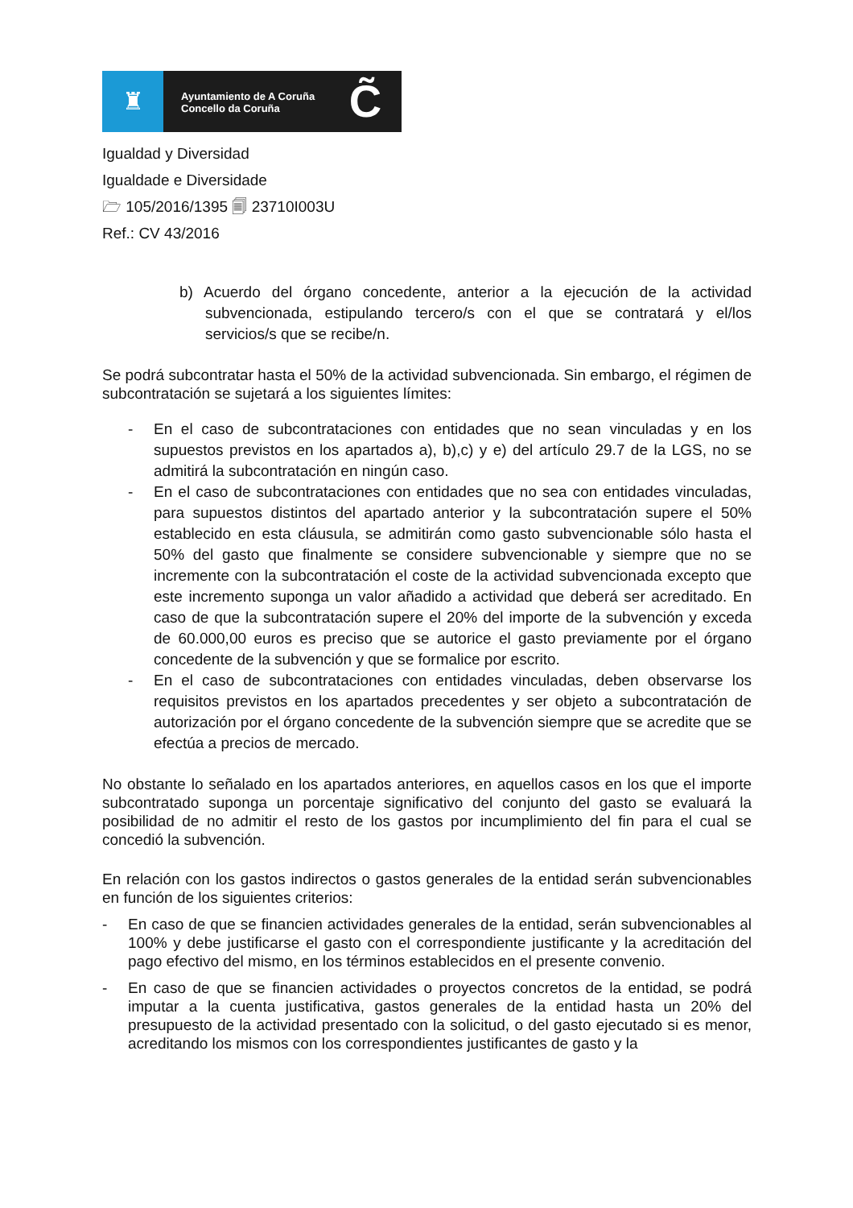♜
Ayuntamiento de A Coruña
Concello da Coruña
C̃
Igualdad y Diversidad
Igualdade e Diversidade
🗁 105/2016/1395 🗐 23710I003U
Ref.: CV 43/2016
b) Acuerdo del órgano concedente, anterior a la ejecución de la actividad subvencionada, estipulando tercero/s con el que se contratará y el/los servicios/s que se recibe/n.
Se podrá subcontratar hasta el 50% de la actividad subvencionada. Sin embargo, el régimen de subcontratación se sujetará a los siguientes límites:
- En el caso de subcontrataciones con entidades que no sean vinculadas y en los supuestos previstos en los apartados a), b),c) y e) del artículo 29.7 de la LGS, no se admitirá la subcontratación en ningún caso.
- En el caso de subcontrataciones con entidades que no sea con entidades vinculadas, para supuestos distintos del apartado anterior y la subcontratación supere el 50% establecido en esta cláusula, se admitirán como gasto subvencionable sólo hasta el 50% del gasto que finalmente se considere subvencionable y siempre que no se incremente con la subcontratación el coste de la actividad subvencionada excepto que este incremento suponga un valor añadido a actividad que deberá ser acreditado. En caso de que la subcontratación supere el 20% del importe de la subvención y exceda de 60.000,00 euros es preciso que se autorice el gasto previamente por el órgano concedente de la subvención y que se formalice por escrito.
- En el caso de subcontrataciones con entidades vinculadas, deben observarse los requisitos previstos en los apartados precedentes y ser objeto a subcontratación de autorización por el órgano concedente de la subvención siempre que se acredite que se efectúa a precios de mercado.
No obstante lo señalado en los apartados anteriores, en aquellos casos en los que el importe subcontratado suponga un porcentaje significativo del conjunto del gasto se evaluará la posibilidad de no admitir el resto de los gastos por incumplimiento del fin para el cual se concedió la subvención.
En relación con los gastos indirectos o gastos generales de la entidad serán subvencionables en función de los siguientes criterios:
- En caso de que se financien actividades generales de la entidad, serán subvencionables al 100% y debe justificarse el gasto con el correspondiente justificante y la acreditación del pago efectivo del mismo, en los términos establecidos en el presente convenio.
- En caso de que se financien actividades o proyectos concretos de la entidad, se podrá imputar a la cuenta justificativa, gastos generales de la entidad hasta un 20% del presupuesto de la actividad presentado con la solicitud, o del gasto ejecutado si es menor, acreditando los mismos con los correspondientes justificantes de gasto y la